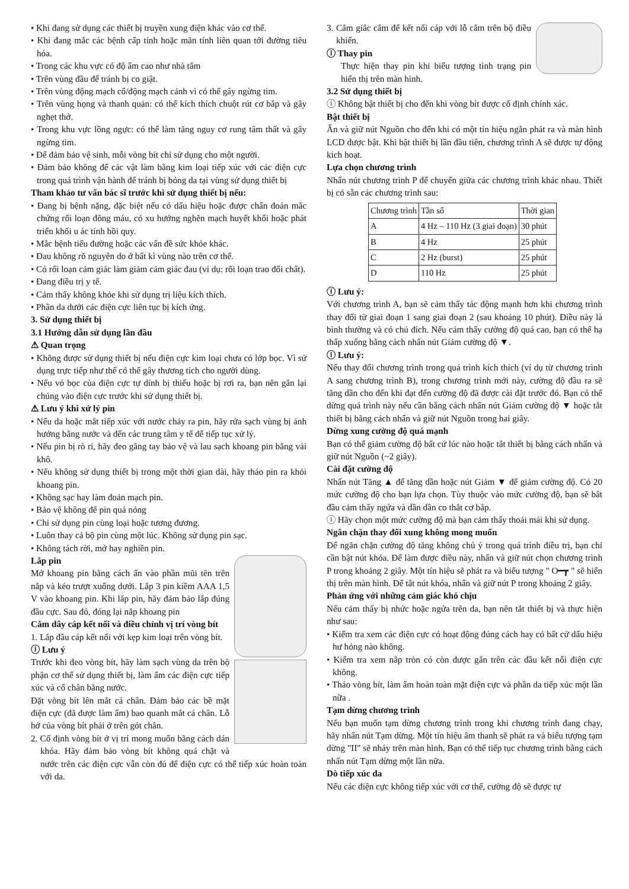• Khi đang sử dụng các thiết bị truyền xung điện khác vào cơ thể.
• Khi đang mắc các bệnh cấp tính hoặc mãn tính liên quan tới đường tiêu hóa.
• Trong các khu vực có độ ẩm cao như nhà tắm
• Trên vùng đầu để tránh bị co giật.
• Trên vùng động mạch cổ/động mạch cảnh vì có thể gây ngừng tim.
• Trên vùng họng và thanh quản: có thể kích thích chuột rút cơ bắp và gây nghẹt thở.
• Trong khu vực lồng ngực: có thể làm tăng nguy cơ rung tâm thất và gây ngừng tim.
• Để đảm bảo vệ sinh, mỗi vòng bít chỉ sử dụng cho một người.
• Đảm bảo không để các vật làm bằng kim loại tiếp xúc với các điện cực trong quá trình vận hành để tránh bị bỏng da tại vùng sử dụng thiết bị
Tham khảo tư vấn bác sĩ trước khi sử dụng thiết bị nếu:
• Đang bị bệnh nặng, đặc biệt nếu có dấu hiệu hoặc được chẩn đoán mắc chứng rối loạn đông máu, có xu hướng nghẽn mạch huyết khối hoặc phát triển khối u ác tính hồi quy.
• Mắc bệnh tiểu đường hoặc các vấn đề sức khỏe khác.
• Đau không rõ nguyên do ở bất kì vùng nào trên cơ thể.
• Có rối loạn cảm giác làm giảm cảm giác đau (ví dụ: rối loạn trao đổi chất).
• Đang điều trị y tế.
• Cảm thấy không khỏe khi sử dụng trị liệu kích thích.
• Phần da dưới các điện cực liên tục bị kích ứng.
3. Sử dụng thiết bị
3.1 Hướng dẫn sử dụng lần đầu
⚠ Quan trọng
• Không được sử dụng thiết bị nếu điện cực kim loại chưa có lớp bọc. Vì sử dụng trực tiếp như thế có thể gây thương tích cho người dùng.
• Nếu vỏ bọc của điện cực tự dính bị thiếu hoặc bị rơi ra, bạn nên gắn lại chúng vào điện cực trước khi sử dụng thiết bị.
⚠ Lưu ý khi xử lý pin
• Nếu da hoặc mắt tiếp xúc với nước chảy ra pin, hãy rửa sạch vùng bị ảnh hưởng bằng nước và đến các trung tâm y tế để tiếp tục xử lý.
• Nếu pin bị rò rỉ, hãy đeo găng tay bảo vệ và lau sạch khoang pin bằng vải khô.
• Nếu không sử dụng thiết bị trong một thời gian dài, hãy tháo pin ra khỏi khoang pin.
• Không sạc hay làm đoản mạch pin.
• Bảo vệ không để pin quá nóng
• Chỉ sử dụng pin cùng loại hoặc tương đương.
• Luôn thay cả bộ pin cùng một lúc. Không sử dụng pin sạc.
• Không tách rời, mở hay nghiền pin.
Lắp pin
Mở khoang pin bằng cách ấn vào phần mũi tên trên nắp và kéo trượt xuống dưới. Lắp 3 pin kiềm AAA 1,5 V vào khoang pin. Khi lắp pin, hãy đảm bảo lắp đúng đầu cực. Sau đó, đóng lại nắp khoang pin
Cắm dây cáp kết nối và điều chỉnh vị trí vòng bít
1. Lắp đầu cáp kết nối với kẹp kim loại trên vòng bít.
ⓘ Lưu ý
Trước khi đeo vòng bít, hãy làm sạch vùng da trên bộ phận cơ thể sử dụng thiết bị, làm ẩm các điện cực tiếp xúc và cổ chân bằng nước.
Đặt vòng bít lên mắt cá chân. Đảm bảo các bề mặt điện cực (đã được làm ẩm) bao quanh mắt cá chân. Lỗ hở của vòng bít phải ở trên gót chân.
2. Cố định vòng bít ở vị trí mong muốn bằng cách dán khóa. Hãy đảm bảo vòng bít không quá chặt và nước trên các điện cực vẫn còn đủ để điện cực có thể tiếp xúc hoàn toàn với da.
3. Cắm giắc cắm để kết nối cáp với lỗ cắm trên bộ điều khiển.
ⓘ Thay pin
Thực hiện thay pin khi biểu tượng tình trạng pin hiển thị trên màn hình.
3.2 Sử dụng thiết bị
ⓘ Không bật thiết bị cho đến khi vòng bít được cố định chính xác.
Bật thiết bị
Ấn và giữ nút Nguồn cho đến khi có một tín hiệu ngắn phát ra và màn hình LCD được bật. Khi bật thiết bị lần đầu tiên, chương trình A sẽ được tự động kích hoạt.
Lựa chọn chương trình
Nhấn nút chương trình P để chuyển giữa các chương trình khác nhau. Thiết bị có sẵn các chương trình sau:
| Chương trình | Tần số | Thời gian |
| A | 4 Hz – 110 Hz (3 giai đoạn) | 30 phút |
| B | 4 Hz | 25 phút |
| C | 2 Hz (burst) | 25 phút |
| D | 110 Hz | 25 phút |
ⓘ Lưu ý:
Với chương trình A, bạn sẽ cảm thấy tác động mạnh hơn khi chương trình thay đổi từ giai đoạn 1 sang giai đoạn 2 (sau khoảng 10 phút). Điều này là bình thường và có chủ đích. Nếu cảm thấy cường độ quá cao, bạn có thể hạ thấp xuống bằng cách nhấn nút Giảm cường độ ▼.
ⓘ Lưu ý:
Nếu thay đổi chương trình trong quá trình kích thích (ví dụ từ chương trình A sang chương trình B), trong chương trình mới này, cường độ đầu ra sẽ tăng dần cho đến khi đạt đến cường độ đã được cài đặt trước đó. Bạn có thể dừng quá trình này nếu cần bằng cách nhấn nút Giảm cường độ ▼ hoặc tắt thiết bị bằng cách nhấn và giữ nút Nguồn trong hai giây.
Dừng xung cường độ quá mạnh
Bạn có thể giảm cường độ bất cứ lúc nào hoặc tắt thiết bị bằng cách nhấn và giữ nút Nguồn (~2 giây).
Cài đặt cường độ
Nhấn nút Tăng ▲ để tăng dần hoặc nút Giảm ▼ để giảm cường độ. Có 20 mức cường độ cho bạn lựa chọn. Tùy thuộc vào mức cường độ, bạn sẽ bắt đầu cảm thấy ngứa và dần dần co thắt cơ bắp.
ⓘ Hãy chọn một mức cường độ mà bạn cảm thấy thoải mái khi sử dụng.
Ngăn chặn thay đổi xung không mong muốn
Để ngăn chặn cường độ tăng không chủ ý trong quá trình điều trị, bạn chỉ cần bật nút khóa. Để làm được điều này, nhấn và giữ nút chọn chương trình P trong khoảng 2 giây. Một tín hiệu sẽ phát ra và biểu tượng " O━┳ " sẽ hiển thị trên màn hình. Để tắt nút khóa, nhấn và giữ nút P trong khoảng 2 giây.
Phản ứng với những cảm giác khó chịu
Nếu cảm thấy bị nhức hoặc ngứa trên da, bạn nên tắt thiết bị và thực hiện như sau:
• Kiểm tra xem các điện cực có hoạt động đúng cách hay có bất cứ dấu hiệu hư hỏng nào không.
• Kiểm tra xem nắp tròn có còn được gắn trên các đầu kết nối điện cực không.
• Tháo vòng bít, làm ẩm hoàn toàn mặt điện cực và phần da tiếp xúc một lần nữa .
Tạm dừng chương trình
Nếu bạn muốn tạm dừng chương trình trong khi chương trình đang chạy, hãy nhấn nút Tạm dừng. Một tín hiệu âm thanh sẽ phát ra và biểu tượng tạm dừng "II" sẽ nháy trên màn hình. Bạn có thể tiếp tục chương trình bằng cách nhấn nút Tạm dừng một lần nữa.
Dò tiếp xúc da
Nếu các điện cực không tiếp xúc với cơ thể, cường độ sẽ được tự